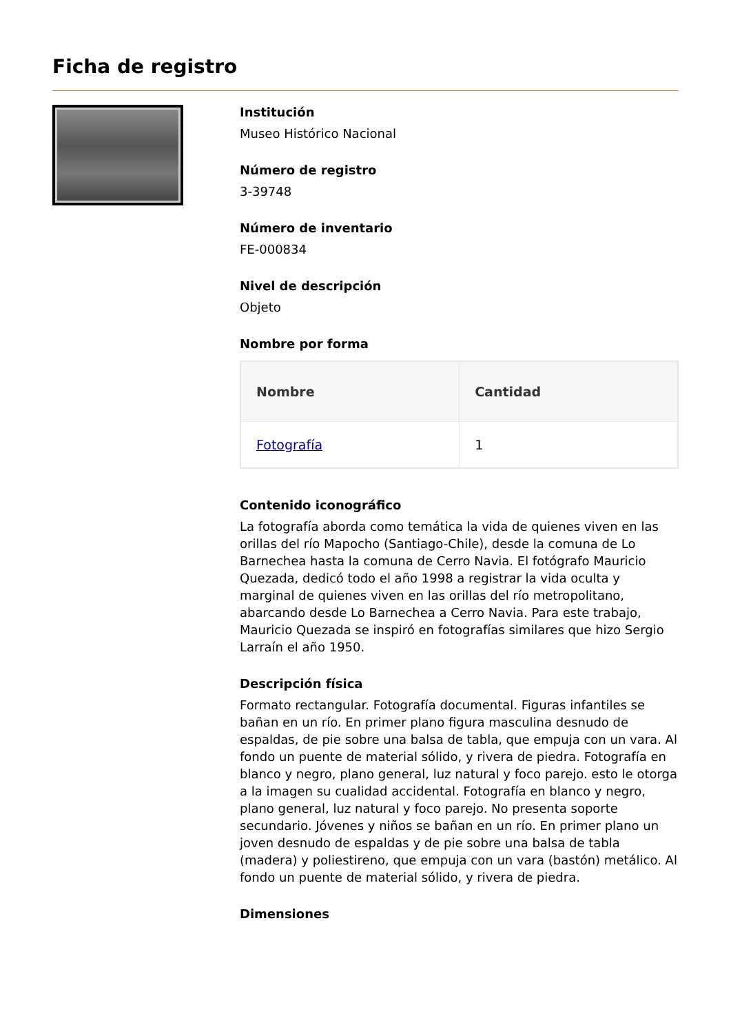Ficha de registro
Institución
Museo Histórico Nacional
Número de registro
3-39748
Número de inventario
FE-000834
Nivel de descripción
Objeto
Nombre por forma
| Nombre | Cantidad |
| --- | --- |
| Fotografía | 1 |
Contenido iconográfico
La fotografía aborda como temática la vida de quienes viven en las orillas del río Mapocho (Santiago-Chile), desde la comuna de Lo Barnechea hasta la comuna de Cerro Navia. El fotógrafo Mauricio Quezada, dedicó todo el año 1998 a registrar la vida oculta y marginal de quienes viven en las orillas del río metropolitano, abarcando desde Lo Barnechea a Cerro Navia. Para este trabajo, Mauricio Quezada se inspiró en fotografías similares que hizo Sergio Larraín el año 1950.
Descripción física
Formato rectangular. Fotografía documental. Figuras infantiles se bañan en un río. En primer plano figura masculina desnudo de espaldas, de pie sobre una balsa de tabla, que empuja con un vara. Al fondo un puente de material sólido, y rivera de piedra. Fotografía en blanco y negro, plano general, luz natural y foco parejo. esto le otorga a la imagen su cualidad accidental. Fotografía en blanco y negro, plano general, luz natural y foco parejo. No presenta soporte secundario. Jóvenes y niños se bañan en un río. En primer plano un joven desnudo de espaldas y de pie sobre una balsa de tabla (madera) y poliestireno, que empuja con un vara (bastón) metálico. Al fondo un puente de material sólido, y rivera de piedra.
Dimensiones